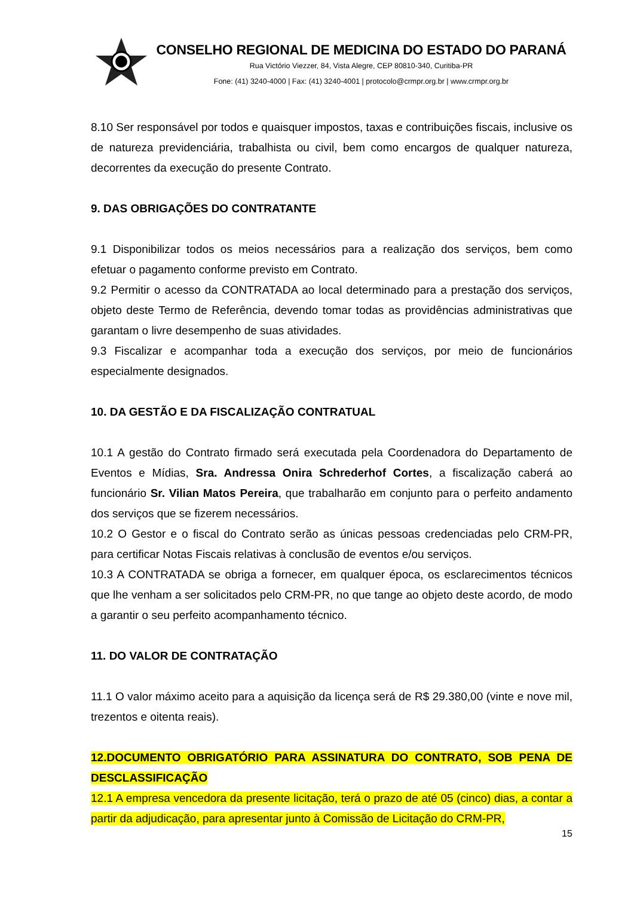CONSELHO REGIONAL DE MEDICINA DO ESTADO DO PARANÁ
Rua Victório Viezzer, 84, Vista Alegre, CEP 80810-340, Curitiba-PR
Fone: (41) 3240-4000 | Fax: (41) 3240-4001 | protocolo@crmpr.org.br | www.crmpr.org.br
8.10 Ser responsável por todos e quaisquer impostos, taxas e contribuições fiscais, inclusive os de natureza previdenciária, trabalhista ou civil, bem como encargos de qualquer natureza, decorrentes da execução do presente Contrato.
9. DAS OBRIGAÇÕES DO CONTRATANTE
9.1 Disponibilizar todos os meios necessários para a realização dos serviços, bem como efetuar o pagamento conforme previsto em Contrato.
9.2 Permitir o acesso da CONTRATADA ao local determinado para a prestação dos serviços, objeto deste Termo de Referência, devendo tomar todas as providências administrativas que garantam o livre desempenho de suas atividades.
9.3 Fiscalizar e acompanhar toda a execução dos serviços, por meio de funcionários especialmente designados.
10. DA GESTÃO E DA FISCALIZAÇÃO CONTRATUAL
10.1 A gestão do Contrato firmado será executada pela Coordenadora do Departamento de Eventos e Mídias, Sra. Andressa Onira Schrederhof Cortes, a fiscalização caberá ao funcionário Sr. Vilian Matos Pereira, que trabalharão em conjunto para o perfeito andamento dos serviços que se fizerem necessários.
10.2 O Gestor e o fiscal do Contrato serão as únicas pessoas credenciadas pelo CRM-PR, para certificar Notas Fiscais relativas à conclusão de eventos e/ou serviços.
10.3 A CONTRATADA se obriga a fornecer, em qualquer época, os esclarecimentos técnicos que lhe venham a ser solicitados pelo CRM-PR, no que tange ao objeto deste acordo, de modo a garantir o seu perfeito acompanhamento técnico.
11. DO VALOR DE CONTRATAÇÃO
11.1 O valor máximo aceito para a aquisição da licença será de R$ 29.380,00 (vinte e nove mil, trezentos e oitenta reais).
12.DOCUMENTO OBRIGATÓRIO PARA ASSINATURA DO CONTRATO, SOB PENA DE DESCLASSIFICAÇÃO
12.1 A empresa vencedora da presente licitação, terá o prazo de até 05 (cinco) dias, a contar a partir da adjudicação, para apresentar junto à Comissão de Licitação do CRM-PR,
15